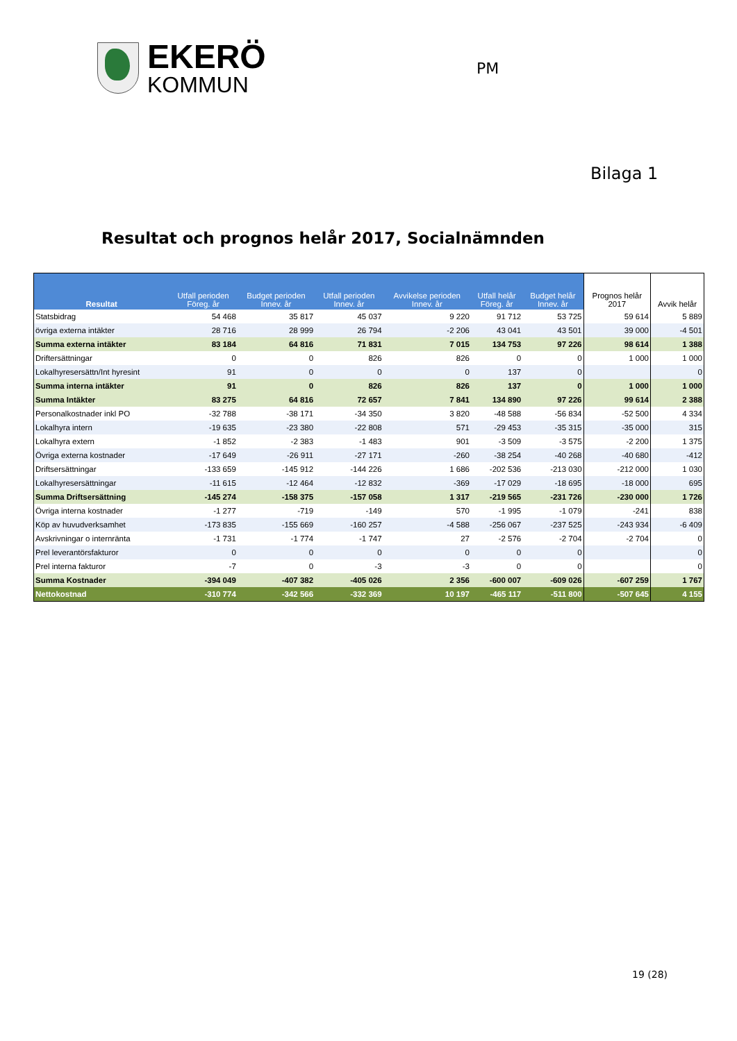EKERÖ
KOMMUN
PM
Bilaga 1
Resultat och prognos helår 2017, Socialnämnden
| Resultat | Utfall perioden Föreg. år | Budget perioden Innev. år | Utfall perioden Innev. år | Avvikelse perioden Innev. år | Utfall helår Föreg. år | Budget helår Innev. år | Prognos helår 2017 | Avvik helår |
| --- | --- | --- | --- | --- | --- | --- | --- | --- |
| Statsbidrag | 54 468 | 35 817 | 45 037 | 9 220 | 91 712 | 53 725 | 59 614 | 5 889 |
| övriga externa intäkter | 28 716 | 28 999 | 26 794 | -2 206 | 43 041 | 43 501 | 39 000 | -4 501 |
| Summa externa intäkter | 83 184 | 64 816 | 71 831 | 7 015 | 134 753 | 97 226 | 98 614 | 1 388 |
| Driftersättningar | 0 | 0 | 826 | 826 | 0 | 0 | 1 000 | 1 000 |
| Lokalhyresersättn/Int hyresint | 91 | 0 | 0 | 0 | 137 | 0 | | 0 |
| Summa interna intäkter | 91 | 0 | 826 | 826 | 137 | 0 | 1 000 | 1 000 |
| Summa Intäkter | 83 275 | 64 816 | 72 657 | 7 841 | 134 890 | 97 226 | 99 614 | 2 388 |
| Personalkostnader inkl PO | -32 788 | -38 171 | -34 350 | 3 820 | -48 588 | -56 834 | -52 500 | 4 334 |
| Lokalhyra intern | -19 635 | -23 380 | -22 808 | 571 | -29 453 | -35 315 | -35 000 | 315 |
| Lokalhyra extern | -1 852 | -2 383 | -1 483 | 901 | -3 509 | -3 575 | -2 200 | 1 375 |
| Övriga externa kostnader | -17 649 | -26 911 | -27 171 | -260 | -38 254 | -40 268 | -40 680 | -412 |
| Driftsersättningar | -133 659 | -145 912 | -144 226 | 1 686 | -202 536 | -213 030 | -212 000 | 1 030 |
| Lokalhyresersättningar | -11 615 | -12 464 | -12 832 | -369 | -17 029 | -18 695 | -18 000 | 695 |
| Summa Driftsersättning | -145 274 | -158 375 | -157 058 | 1 317 | -219 565 | -231 726 | -230 000 | 1 726 |
| Övriga interna kostnader | -1 277 | -719 | -149 | 570 | -1 995 | -1 079 | -241 | 838 |
| Köp av huvudverksamhet | -173 835 | -155 669 | -160 257 | -4 588 | -256 067 | -237 525 | -243 934 | -6 409 |
| Avskrivningar o internränta | -1 731 | -1 774 | -1 747 | 27 | -2 576 | -2 704 | -2 704 | 0 |
| Prel leverantörsfakturor | 0 | 0 | 0 | 0 | 0 | 0 | | 0 |
| Prel interna fakturor | -7 | 0 | -3 | -3 | 0 | 0 | | 0 |
| Summa Kostnader | -394 049 | -407 382 | -405 026 | 2 356 | -600 007 | -609 026 | -607 259 | 1 767 |
| Nettokostnad | -310 774 | -342 566 | -332 369 | 10 197 | -465 117 | -511 800 | -507 645 | 4 155 |
19 (28)